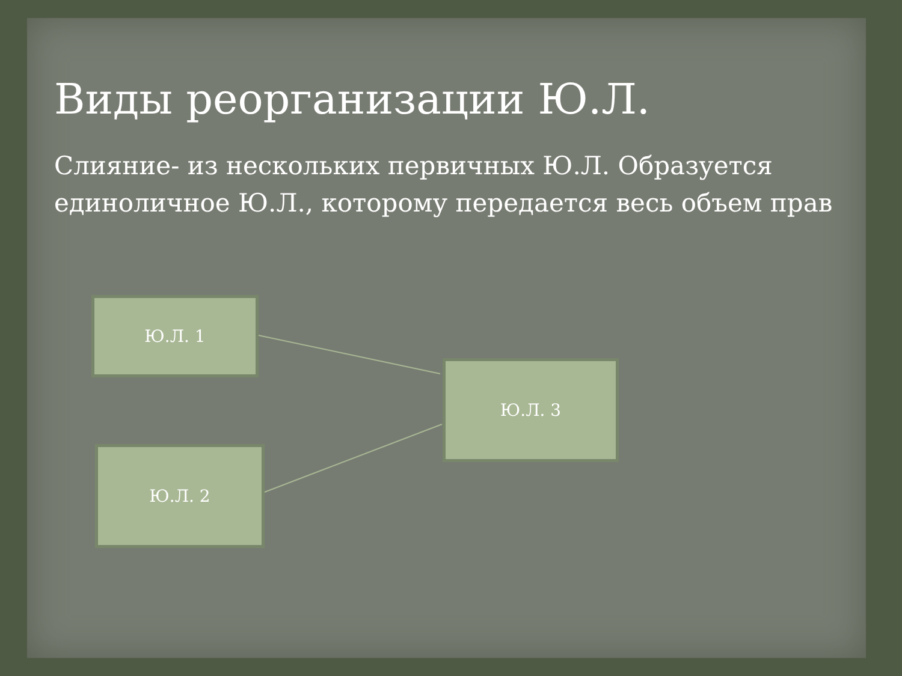Виды реорганизации Ю.Л.
Слияние- из нескольких первичных Ю.Л. Образуется единоличное Ю.Л., которому передается весь объем прав
Ю.Л. 1
Ю.Л. 3
Ю.Л. 2